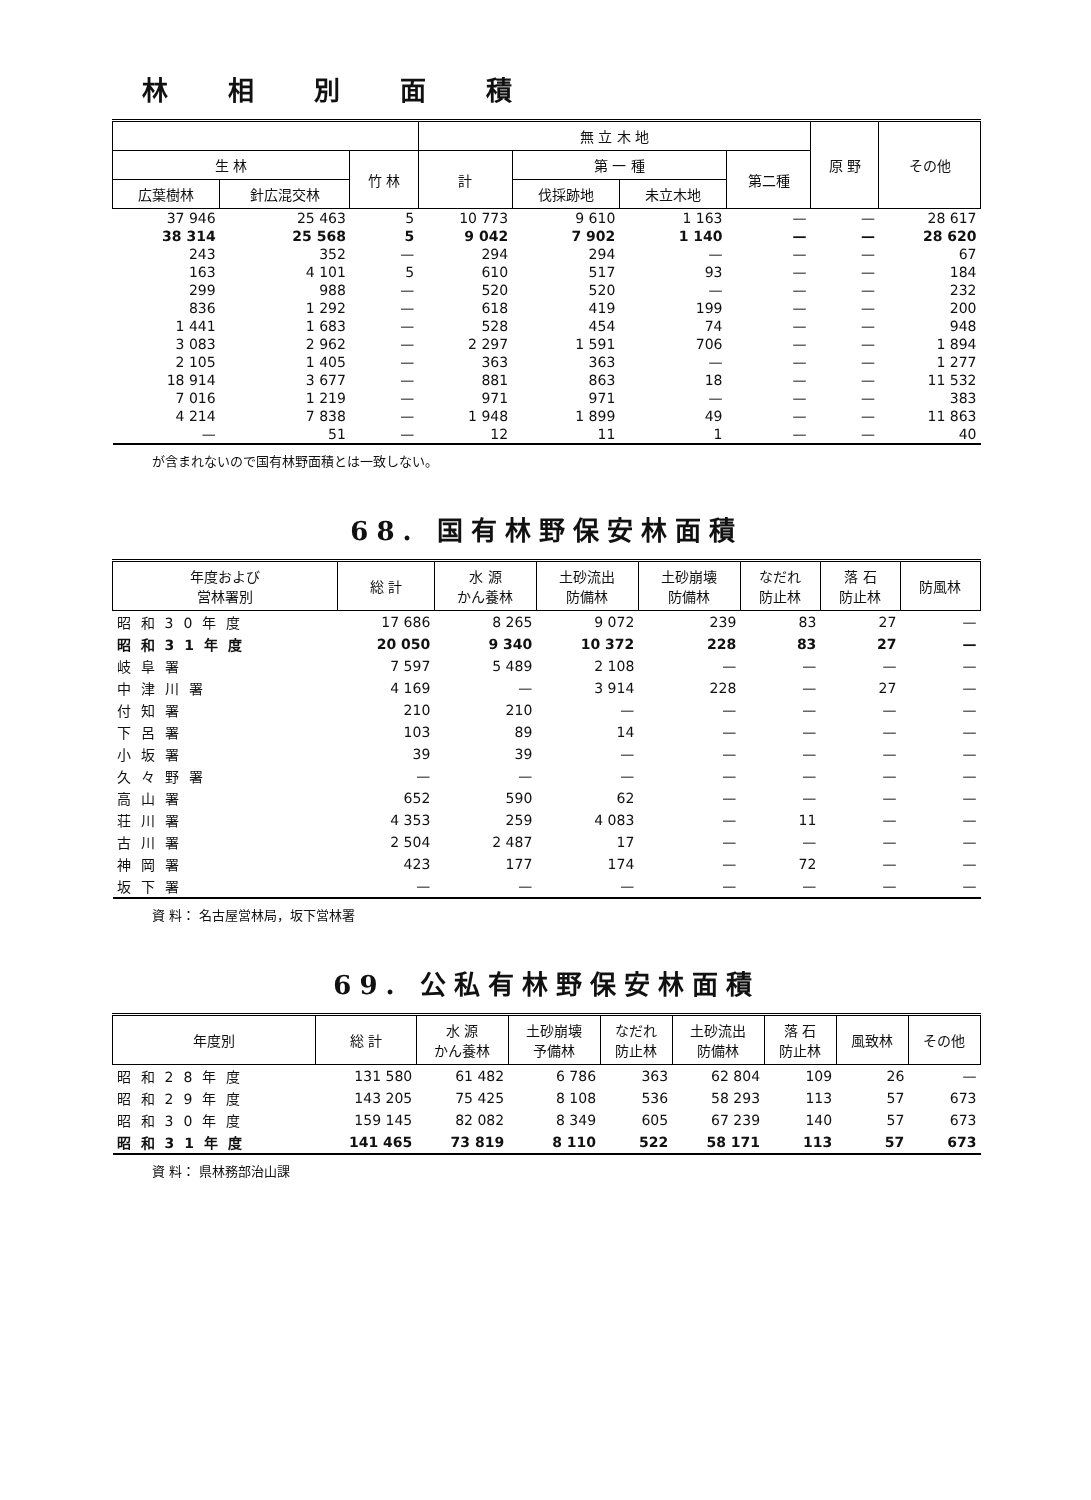林相別面積
| | | | 無 立 木 地 | | | | 原 野 | その他 |
| --- | --- | --- | --- | --- | --- | --- | --- | --- |
| 生 林 | | 竹 林 | 計 | 第 一 種 | | 第二種 | | |
| 広葉樹林 | 針広混交林 | | | 伐採跡地 | 未立木地 | | | |
| 37 946 | 25 463 | 5 | 10 773 | 9 610 | 1 163 | — | — | 28 617 |
| 38 314 | 25 568 | 5 | 9 042 | 7 902 | 1 140 | — | — | 28 620 |
| 243 | 352 | — | 294 | 294 | — | — | — | 67 |
| 163 | 4 101 | 5 | 610 | 517 | 93 | — | — | 184 |
| 299 | 988 | — | 520 | 520 | — | — | — | 232 |
| 836 | 1 292 | — | 618 | 419 | 199 | — | — | 200 |
| 1 441 | 1 683 | — | 528 | 454 | 74 | — | — | 948 |
| 3 083 | 2 962 | — | 2 297 | 1 591 | 706 | — | — | 1 894 |
| 2 105 | 1 405 | — | 363 | 363 | — | — | — | 1 277 |
| 18 914 | 3 677 | — | 881 | 863 | 18 | — | — | 11 532 |
| 7 016 | 1 219 | — | 971 | 971 | — | — | — | 383 |
| 4 214 | 7 838 | — | 1 948 | 1 899 | 49 | — | — | 11 863 |
| — | 51 | — | 12 | 11 | 1 | — | — | 40 |
が含まれないので国有林野面積とは一致しない。
68. 国有林野保安林面積
| 年度および 営林署別 | 総 計 | 水 源 かん養林 | 土砂流出 防備林 | 土砂崩壊 防備林 | なだれ 防止林 | 落 石 防止林 | 防風林 |
| --- | --- | --- | --- | --- | --- | --- | --- |
| 昭和30年度 | 17 686 | 8 265 | 9 072 | 239 | 83 | 27 | — |
| 昭和31年度 | 20 050 | 9 340 | 10 372 | 228 | 83 | 27 | — |
| 岐阜署 | 7 597 | 5 489 | 2 108 | — | — | — | — |
| 中津川署 | 4 169 | — | 3 914 | 228 | — | 27 | — |
| 付知署 | 210 | 210 | — | — | — | — | — |
| 下呂署 | 103 | 89 | 14 | — | — | — | — |
| 小坂署 | 39 | 39 | — | — | — | — | — |
| 久々野署 | — | — | — | — | — | — | — |
| 高山署 | 652 | 590 | 62 | — | — | — | — |
| 荘川署 | 4 353 | 259 | 4 083 | — | 11 | — | — |
| 古川署 | 2 504 | 2 487 | 17 | — | — | — | — |
| 神岡署 | 423 | 177 | 174 | — | 72 | — | — |
| 坂下署 | — | — | — | — | — | — | — |
資 料： 名古屋営林局，坂下営林署
69. 公私有林野保安林面積
| 年度別 | 総 計 | 水 源 かん養林 | 土砂崩壊 予備林 | なだれ 防止林 | 土砂流出 防備林 | 落 石 防止林 | 風致林 | その他 |
| --- | --- | --- | --- | --- | --- | --- | --- | --- |
| 昭和28年度 | 131 580 | 61 482 | 6 786 | 363 | 62 804 | 109 | 26 | — |
| 昭和29年度 | 143 205 | 75 425 | 8 108 | 536 | 58 293 | 113 | 57 | 673 |
| 昭和30年度 | 159 145 | 82 082 | 8 349 | 605 | 67 239 | 140 | 57 | 673 |
| 昭和31年度 | 141 465 | 73 819 | 8 110 | 522 | 58 171 | 113 | 57 | 673 |
資 料： 県林務部治山課